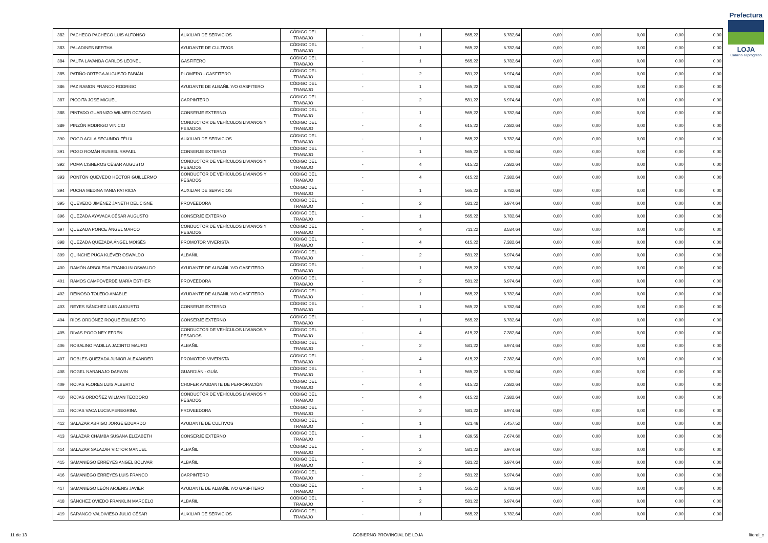Prefectura
LOJA
Camino al progreso
| 382 | PACHECO PACHECO LUIS ALFONSO | AUXILIAR DE SERVICIOS | CÓDIGO DEL TRABAJO | - | 1 | 565,22 | 6.782,64 | 0,00 | 0,00 | 0,00 | 0,00 | 0,00 |
| 383 | PALADINES BERTHA | AYUDANTE DE CULTIVOS | CÓDIGO DEL TRABAJO | - | 1 | 565,22 | 6.782,64 | 0,00 | 0,00 | 0,00 | 0,00 | 0,00 |
| 384 | PAUTA LAVANDA CARLOS LEONEL | GASFITERO | CÓDIGO DEL TRABAJO | - | 1 | 565,22 | 6.782,64 | 0,00 | 0,00 | 0,00 | 0,00 | 0,00 |
| 385 | PATIÑO ORTEGA AUGUSTO FABIÁN | PLOMERO - GASFITERO | CÓDIGO DEL TRABAJO | - | 2 | 581,22 | 6.974,64 | 0,00 | 0,00 | 0,00 | 0,00 | 0,00 |
| 386 | PAZ RAMON FRANCO RODRIGO | AYUDANTE DE ALBAÑIL Y/O GASFITERO | CÓDIGO DEL TRABAJO | - | 1 | 565,22 | 6.782,64 | 0,00 | 0,00 | 0,00 | 0,00 | 0,00 |
| 387 | PICOITA JOSÉ MIGUEL | CARPINTERO | CÓDIGO DEL TRABAJO | - | 2 | 581,22 | 6.974,64 | 0,00 | 0,00 | 0,00 | 0,00 | 0,00 |
| 388 | PINTADO GUARNIZO WILMER OCTAVIO | CONSERJE EXTERNO | CÓDIGO DEL TRABAJO | - | 1 | 565,22 | 6.782,64 | 0,00 | 0,00 | 0,00 | 0,00 | 0,00 |
| 389 | PINZÓN RODRIGO VINICIO | CONDUCTOR DE VEHÍCULOS LIVIANOS Y PESADOS | CÓDIGO DEL TRABAJO | - | 4 | 615,22 | 7.382,64 | 0,00 | 0,00 | 0,00 | 0,00 | 0,00 |
| 390 | POGO AGILA SEGUNDO FÉLIX | AUXILIAR DE SERVICIOS | CÓDIGO DEL TRABAJO | - | 1 | 565,22 | 6.782,64 | 0,00 | 0,00 | 0,00 | 0,00 | 0,00 |
| 391 | POGO ROMÁN RUSBEL RAFAEL | CONSERJE EXTERNO | CÓDIGO DEL TRABAJO | - | 1 | 565,22 | 6.782,64 | 0,00 | 0,00 | 0,00 | 0,00 | 0,00 |
| 392 | POMA CISNEROS CÉSAR AUGUSTO | CONDUCTOR DE VEHÍCULOS LIVIANOS Y PESADOS | CÓDIGO DEL TRABAJO | - | 4 | 615,22 | 7.382,64 | 0,00 | 0,00 | 0,00 | 0,00 | 0,00 |
| 393 | PONTÓN QUEVEDO HÉCTOR GUILLERMO | CONDUCTOR DE VEHÍCULOS LIVIANOS Y PESADOS | CÓDIGO DEL TRABAJO | - | 4 | 615,22 | 7.382,64 | 0,00 | 0,00 | 0,00 | 0,00 | 0,00 |
| 394 | PUCHA MEDINA TANIA PATRICIA | AUXILIAR DE SERVICIOS | CÓDIGO DEL TRABAJO | - | 1 | 565,22 | 6.782,64 | 0,00 | 0,00 | 0,00 | 0,00 | 0,00 |
| 395 | QUEVEDO JIMÉNEZ JANETH DEL CISNE | PROVEEDORA | CÓDIGO DEL TRABAJO | - | 2 | 581,22 | 6.974,64 | 0,00 | 0,00 | 0,00 | 0,00 | 0,00 |
| 396 | QUEZADA AYAVACA CÉSAR AUGUSTO | CONSERJE EXTERNO | CÓDIGO DEL TRABAJO | - | 1 | 565,22 | 6.782,64 | 0,00 | 0,00 | 0,00 | 0,00 | 0,00 |
| 397 | QUEZADA PONCE ÁNGEL MARCO | CONDUCTOR DE VEHÍCULOS LIVIANOS Y PESADOS | CÓDIGO DEL TRABAJO | - | 4 | 711,22 | 8.534,64 | 0,00 | 0,00 | 0,00 | 0,00 | 0,00 |
| 398 | QUEZADA QUEZADA ÁNGEL MOISÉS | PROMOTOR VIVERISTA | CÓDIGO DEL TRABAJO | - | 4 | 615,22 | 7.382,64 | 0,00 | 0,00 | 0,00 | 0,00 | 0,00 |
| 399 | QUINCHE PUGA KLÉVER OSWALDO | ALBAÑIL | CÓDIGO DEL TRABAJO | - | 2 | 581,22 | 6.974,64 | 0,00 | 0,00 | 0,00 | 0,00 | 0,00 |
| 400 | RAMÓN ARBOLEDA FRANKLIN OSWALDO | AYUDANTE DE ALBAÑIL Y/O GASFITERO | CÓDIGO DEL TRABAJO | - | 1 | 565,22 | 6.782,64 | 0,00 | 0,00 | 0,00 | 0,00 | 0,00 |
| 401 | RAMOS CAMPOVERDE MARÍA ESTHER | PROVEEDORA | CÓDIGO DEL TRABAJO | - | 2 | 581,22 | 6.974,64 | 0,00 | 0,00 | 0,00 | 0,00 | 0,00 |
| 402 | REINOSO TOLEDO AMABLE | AYUDANTE DE ALBAÑIL Y/O GASFITERO | CÓDIGO DEL TRABAJO | - | 1 | 565,22 | 6.782,64 | 0,00 | 0,00 | 0,00 | 0,00 | 0,00 |
| 403 | REYES SÁNCHEZ LUIS AUGUSTO | CONSERJE EXTERNO | CÓDIGO DEL TRABAJO | - | 1 | 565,22 | 6.782,64 | 0,00 | 0,00 | 0,00 | 0,00 | 0,00 |
| 404 | RÍOS ORDÓÑEZ ROQUE EDILBERTO | CONSERJE EXTERNO | CÓDIGO DEL TRABAJO | - | 1 | 565,22 | 6.782,64 | 0,00 | 0,00 | 0,00 | 0,00 | 0,00 |
| 405 | RIVAS POGO NEY EFRÉN | CONDUCTOR DE VEHÍCULOS LIVIANOS Y PESADOS | CÓDIGO DEL TRABAJO | - | 4 | 615,22 | 7.382,64 | 0,00 | 0,00 | 0,00 | 0,00 | 0,00 |
| 406 | ROBALINO PADILLA JACINTO MAURO | ALBAÑIL | CÓDIGO DEL TRABAJO | - | 2 | 581,22 | 6.974,64 | 0,00 | 0,00 | 0,00 | 0,00 | 0,00 |
| 407 | ROBLES QUEZADA JUNIOR ALEXANDER | PROMOTOR VIVERISTA | CÓDIGO DEL TRABAJO | - | 4 | 615,22 | 7.382,64 | 0,00 | 0,00 | 0,00 | 0,00 | 0,00 |
| 408 | ROGEL NARANAJO DARWIN | GUARDIÁN - GUÍA | CÓDIGO DEL TRABAJO | - | 1 | 565,22 | 6.782,64 | 0,00 | 0,00 | 0,00 | 0,00 | 0,00 |
| 409 | ROJAS FLORES LUIS ALBERTO | CHOFER AYUDANTE DE PERFORACIÓN | CÓDIGO DEL TRABAJO | - | 4 | 615,22 | 7.382,64 | 0,00 | 0,00 | 0,00 | 0,00 | 0,00 |
| 410 | ROJAS ORDÓÑEZ WILMAN TEODORO | CONDUCTOR DE VEHÍCULOS LIVIANOS Y PESADOS | CÓDIGO DEL TRABAJO | - | 4 | 615,22 | 7.382,64 | 0,00 | 0,00 | 0,00 | 0,00 | 0,00 |
| 411 | ROJAS VACA LUCIA PEREGRINA | PROVEEDORA | CÓDIGO DEL TRABAJO | - | 2 | 581,22 | 6.974,64 | 0,00 | 0,00 | 0,00 | 0,00 | 0,00 |
| 412 | SALAZAR ABRIGO JORGE EDUARDO | AYUDANTE DE CULTIVOS | CÓDIGO DEL TRABAJO | - | 1 | 621,46 | 7.457,52 | 0,00 | 0,00 | 0,00 | 0,00 | 0,00 |
| 413 | SALAZAR CHAMBA SUSANA ELIZABETH | CONSERJE EXTERNO | CÓDIGO DEL TRABAJO | - | 1 | 639,55 | 7.674,60 | 0,00 | 0,00 | 0,00 | 0,00 | 0,00 |
| 414 | SALAZAR SALAZAR VICTOR MANUEL | ALBAÑIL | CÓDIGO DEL TRABAJO | - | 2 | 581,22 | 6.974,64 | 0,00 | 0,00 | 0,00 | 0,00 | 0,00 |
| 415 | SAMANIEGO ERREYES ANGEL BOLIVAR | ALBAÑIL | CÓDIGO DEL TRABAJO | - | 2 | 581,22 | 6.974,64 | 0,00 | 0,00 | 0,00 | 0,00 | 0,00 |
| 416 | SAMANIEGO ERREYES LUIS FRANCO | CARPINTERO | CÓDIGO DEL TRABAJO | - | 2 | 581,22 | 6.974,64 | 0,00 | 0,00 | 0,00 | 0,00 | 0,00 |
| 417 | SAMANIEGO LEÓN ARJENIS JAVIER | AYUDANTE DE ALBAÑIL Y/O GASFITERO | CÓDIGO DEL TRABAJO | - | 1 | 565,22 | 6.782,64 | 0,00 | 0,00 | 0,00 | 0,00 | 0,00 |
| 418 | SÁNCHEZ OVIEDO FRANKLIN MARCELO | ALBAÑIL | CÓDIGO DEL TRABAJO | - | 2 | 581,22 | 6.974,64 | 0,00 | 0,00 | 0,00 | 0,00 | 0,00 |
| 419 | SARANGO VALDIVIESO JULIO CÉSAR | AUXILIAR DE SERVICIOS | CÓDIGO DEL TRABAJO | - | 1 | 565,22 | 6.782,64 | 0,00 | 0,00 | 0,00 | 0,00 | 0,00 |
11 de 13 GOBIERNO PROVINCIAL DE LOJA literal_c